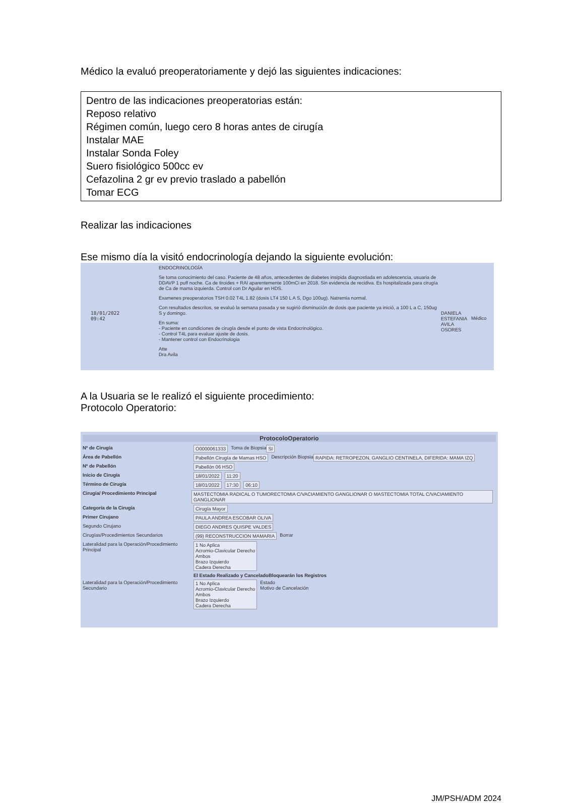Médico la evaluó preoperatoriamente y dejó las siguientes indicaciones:
Dentro de las indicaciones preoperatorias están:
Reposo relativo
Régimen común, luego cero 8 horas antes de cirugía
Instalar MAE
Instalar Sonda Foley
Suero fisiológico 500cc ev
Cefazolina 2 gr ev previo traslado a pabellón
Tomar ECG
Realizar las indicaciones
Ese mismo día la visitó endocrinología dejando la siguiente evolución:
18/01/2022
09:42
ENDOCRINOLOGÍA
Se toma conocimiento del caso. Paciente de 48 años, antecedentes de diabetes insipida diagnostiada en adolescencia, usuaria de DDAVP 1 puff noche. Ca de tiroides + RAI aparentemente 100mCi en 2018. Sin evidencia de recidiva. Es hospitalizada para cirugía de Ca de mama izquierda. Control con Dr Aguilar en HDS.
Examenes preoperatorios TSH 0.02 T4L 1.82 (dosis LT4 150 L A S, Dgo 100ug). Natremia normal.
Con resultados descritos, se evaluó la semana pasada y se sugirió disminución de dosis que paciente ya inició, a 100 L a C, 150ug S y domingo.
En suma:
- Paciente en condiciones de cirugía desde el punto de vista Endocrinológico.
- Control T4L para evaluar ajuste de dosis.
- Mantener control con Endocrinologia
Atte
Dra Avila
DANIELA ESTEFANIA AVILA OSORES
Médico
A la Usuaria se le realizó el siguiente procedimiento:
Protocolo Operatorio:
ProtocoloOperatorio
Nº de Cirugía O0000061333 Toma de Biopsia SI
Área de Pabellón Pabellón Cirugía de Mamas HSO Descripción Biopsia RAPIDA: RETROPEZON, GANGLIO CENTINELA, DIFERIDA: MAMA IZQ
Nº de Pabellón Pabellón 06 HSO
Inicio de Cirugía 18/01/2022 11:20
Término de Cirugía 18/01/2022 17:30 06:10
Cirugía/ Procedimiento Principal MASTECTOMIA RADICAL O TUMORECTOMIA C/VACIAMIENTO GANGLIONAR O MASTECTOMIA TOTAL C/VACIAMIENTO GANGLIONAR
Categoría de la Cirugía Cirugía Mayor
Primer Cirujano PAULA ANDREA ESCOBAR OLIVA
Segundo Cirujano DIEGO ANDRES QUISPE VALDES
Cirugías/Procedimientos Secundarios (99) RECONSTRUCCION MAMARIA Borrar
Lateralidad para la Operación/Procedimiento Principal 1 No Aplica
Acromio-Clavicular Derecho
Ambos
Brazo Izquierdo
Cadera Derecha
El Estado Realizado y CanceladoBloquearán los Registros
Lateralidad para la Operación/Procedimiento Secundario 1 No Aplica
Acromio-Clavicular Derecho
Ambos
Brazo Izquierdo
Cadera Derecha Estado
Motivo de Cancelación
JM/PSH/ADM 2024